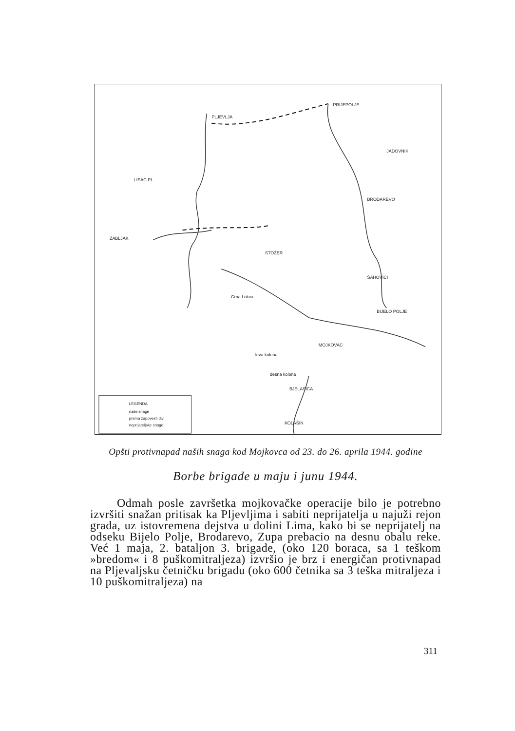PLJEVLJA
PRIJEPOLJE
LISAC PL.
ZABLJAK
BRODAREVO
MOJKOVAC
BJELASICA
KOLAŠIN
BIJELO POLJE
ŠAHOVIĆI
STOŽER
Crna Lokva
desna kolona
leva kolona
JADOVNIK
LEGENDA
naše snage
prema zapovesti div.
neprijateljske snage
Opšti protivnapad naših snaga kod Mojkovca od 23. do 26. aprila 1944. godine
Borbe brigade u maju i junu 1944.
Odmah posle završetka mojkovačke operacije bilo je potrebno izvršiti snažan pritisak ka Pljevljima i sabiti neprijatelja u najuži rejon grada, uz istovremena dejstva u dolini Lima, kako bi se neprijatelj na odseku Bijelo Polje, Brodarevo, Zupa prebacio na desnu obalu reke. Već 1 maja, 2. bataljon 3. brigade, (oko 120 boraca, sa 1 teškom »bredom« i 8 puškomitraljeza) izvršio je brz i energičan protivnapad na Pljevaljsku četničku brigadu (oko 600 četnika sa 3 teška mitraljeza i 10 puškomitraljeza) na
311